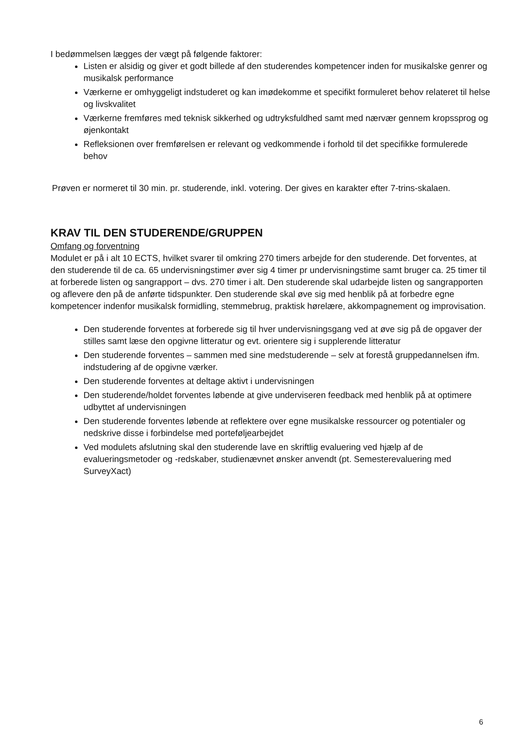I bedømmelsen lægges der vægt på følgende faktorer:
Listen er alsidig og giver et godt billede af den studerendes kompetencer inden for musikalske genrer og musikalsk performance
Værkerne er omhyggeligt indstuderet og kan imødekomme et specifikt formuleret behov relateret til helse og livskvalitet
Værkerne fremføres med teknisk sikkerhed og udtryksfuldhed samt med nærvær gennem kropssprog og øjenkontakt
Refleksionen over fremførelsen er relevant og vedkommende i forhold til det specifikke formulerede behov
Prøven er normeret til 30 min. pr. studerende, inkl. votering. Der gives en karakter efter 7-trins-skalaen.
KRAV TIL DEN STUDERENDE/GRUPPEN
Omfang og forventning
Modulet er på i alt 10 ECTS, hvilket svarer til omkring 270 timers arbejde for den studerende. Det forventes, at den studerende til de ca. 65 undervisningstimer øver sig 4 timer pr undervisningstime samt bruger ca. 25 timer til at forberede listen og sangrapport – dvs. 270 timer i alt. Den studerende skal udarbejde listen og sangrapporten og aflevere den på de anførte tidspunkter. Den studerende skal øve sig med henblik på at forbedre egne kompetencer indenfor musikalsk formidling, stemmebrug, praktisk hørelære, akkompagnement og improvisation.
Den studerende forventes at forberede sig til hver undervisningsgang ved at øve sig på de opgaver der stilles samt læse den opgivne litteratur og evt. orientere sig i supplerende litteratur
Den studerende forventes – sammen med sine medstuderende – selv at forestå gruppedannelsen ifm. indstudering af de opgivne værker.
Den studerende forventes at deltage aktivt i undervisningen
Den studerende/holdet forventes løbende at give underviseren feedback med henblik på at optimere udbyttet af undervisningen
Den studerende forventes løbende at reflektere over egne musikalske ressourcer og potentialer og nedskrive disse i forbindelse med porteføljearbejdet
Ved modulets afslutning skal den studerende lave en skriftlig evaluering ved hjælp af de evalueringsmetoder og -redskaber, studienævnet ønsker anvendt (pt. Semesterevaluering med SurveyXact)
6